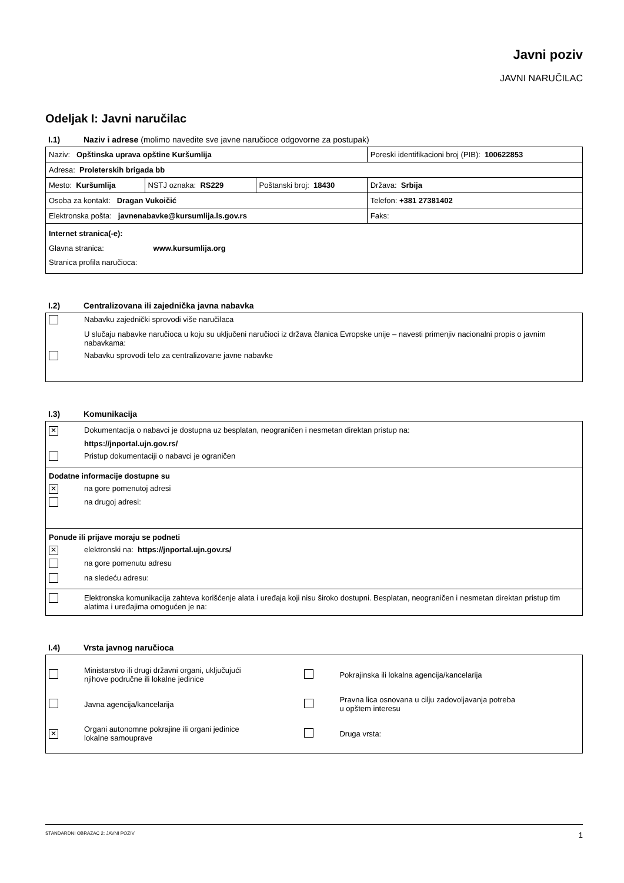Javni poziv
JAVNI NARUČILAC
Odeljak I: Javni naručilac
I.1) Naziv i adrese (molimo navedite sve javne naručioce odgovorne za postupak)
| Naziv: Opštinska uprava opštine Kuršumlija | | | Poreski identifikacioni broj (PIB): 100622853 |
| Adresa: Proleterskih brigada bb | | | |
| Mesto: Kuršumlija | NSTJ oznaka: RS229 | Poštanski broj: 18430 | Država: Srbija |
| Osoba za kontakt: Dragan Vukoičić | | | Telefon: +381 27381402 |
| Elektronska pošta: javnenabavke@kursumlija.ls.gov.rs | | | Faks: |
| Internet stranica(-e): Glavna stranica: www.kursumlija.org Stranica profila naručioca: | | | |
I.2) Centralizovana ili zajednička javna nabavka
| | Nabavku zajednički sprovodi više naručilaca |
| | U slučaju nabavke naručioca u koju su uključeni naručioci iz država članica Evropske unije – navesti primenjiv nacionalni propis o javnim nabavkama: |
| | Nabavku sprovodi telo za centralizovane javne nabavke |
I.3) Komunikacija
| ✕ | Dokumentacija o nabavci je dostupna uz besplatan, neograničen i nesmetan direktan pristup na: |
| | https://jnportal.ujn.gov.rs/ |
| | Pristup dokumentaciji o nabavci je ograničen |
| Dodatne informacije dostupne su | |
| ✕ | na gore pomenutoj adresi |
| | na drugoj adresi: |
| Ponude ili prijave moraju se podneti | |
| ✕ | elektronski na: https://jnportal.ujn.gov.rs/ |
| | na gore pomenutu adresu |
| | na sledeću adresu: |
| | Elektronska komunikacija zahteva korišćenje alata i uređaja koji nisu široko dostupni. Besplatan, neograničen i nesmetan direktan pristup tim alatima i uređajima omogućen je na: |
I.4) Vrsta javnog naručioca
| | Ministarstvo ili drugi državni organi, uključujući njihove područne ili lokalne jedinice | | Pokrajinska ili lokalna agencija/kancelarija |
| | Javna agencija/kancelarija | | Pravna lica osnovana u cilju zadovoljavanja potreba u opštem interesu |
| ✕ | Organi autonomne pokrajine ili organi jedinice lokalne samouprave | | Druga vrsta: |
STANDARDNI OBRAZAC 2: JAVNI POZIV 1